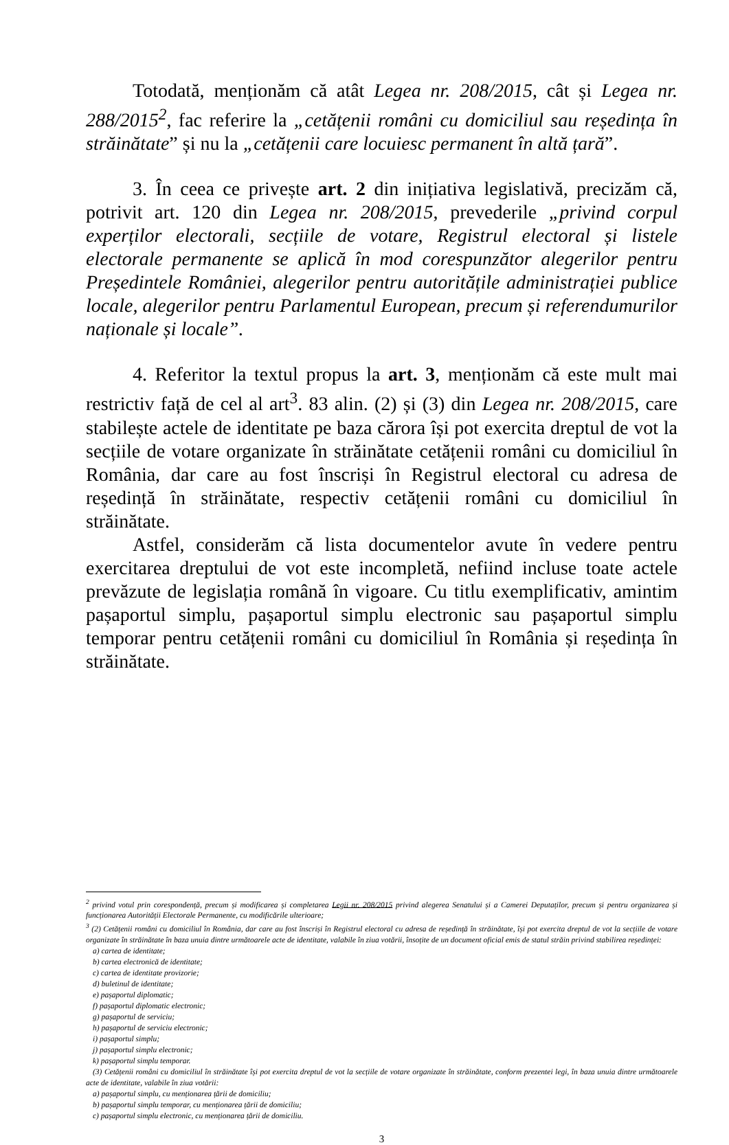Totodată, menționăm că atât Legea nr. 208/2015, cât și Legea nr. 288/2015<sup>2</sup>, fac referire la „cetățenii români cu domiciliul sau reședința în străinătate” și nu la „cetățenii care locuiesc permanent în altă țară”.
3. În ceea ce privește art. 2 din inițiativa legislativă, precizăm că, potrivit art. 120 din Legea nr. 208/2015, prevederile „privind corpul experților electorali, secțiile de votare, Registrul electoral și listele electorale permanente se aplică în mod corespunzător alegerilor pentru Președintele României, alegerilor pentru autoritățile administrației publice locale, alegerilor pentru Parlamentul European, precum și referendumurilor naționale și locale”.
4. Referitor la textul propus la art. 3, menționăm că este mult mai restrictiv față de cel al art<sup>3</sup>. 83 alin. (2) și (3) din Legea nr. 208/2015, care stabilește actele de identitate pe baza cărora își pot exercita dreptul de vot la secțiile de votare organizate în străinătate cetățenii români cu domiciliul în România, dar care au fost înscriși în Registrul electoral cu adresa de reședință în străinătate, respectiv cetățenii români cu domiciliul în străinătate.
Astfel, considerăm că lista documentelor avute în vedere pentru exercitarea dreptului de vot este incompletă, nefiind incluse toate actele prevăzute de legislația română în vigoare. Cu titlu exemplificativ, amintim pașaportul simplu, pașaportul simplu electronic sau pașaportul simplu temporar pentru cetățenii români cu domiciliul în România și reședința în străinătate.
<sup>2</sup> privind votul prin corespondență, precum și modificarea și completarea Legii nr. 208/2015 privind alegerea Senatului și a Camerei Deputaților, precum și pentru organizarea și funcționarea Autorității Electorale Permanente, cu modificările ulterioare;
<sup>3</sup> (2) Cetățenii români cu domiciliul în România, dar care au fost înscriși în Registrul electoral cu adresa de reședință în străinătate, își pot exercita dreptul de vot la secțiile de votare organizate în străinătate în baza unuia dintre următoarele acte de identitate, valabile în ziua votării, însoțite de un document oficial emis de statul străin privind stabilirea reședinței:
a) cartea de identitate;
b) cartea electronică de identitate;
c) cartea de identitate provizorie;
d) buletinul de identitate;
e) pașaportul diplomatic;
f) pașaportul diplomatic electronic;
g) pașaportul de serviciu;
h) pașaportul de serviciu electronic;
i) pașaportul simplu;
j) pașaportul simplu electronic;
k) pașaportul simplu temporar.
(3) Cetățenii români cu domiciliul în străinătate își pot exercita dreptul de vot la secțiile de votare organizate în străinătate, conform prezentei legi, în baza unuia dintre următoarele acte de identitate, valabile în ziua votării:
a) pașaportul simplu, cu menționarea țării de domiciliu;
b) pașaportul simplu temporar, cu menționarea țării de domiciliu;
c) pașaportul simplu electronic, cu menționarea țării de domiciliu.
3